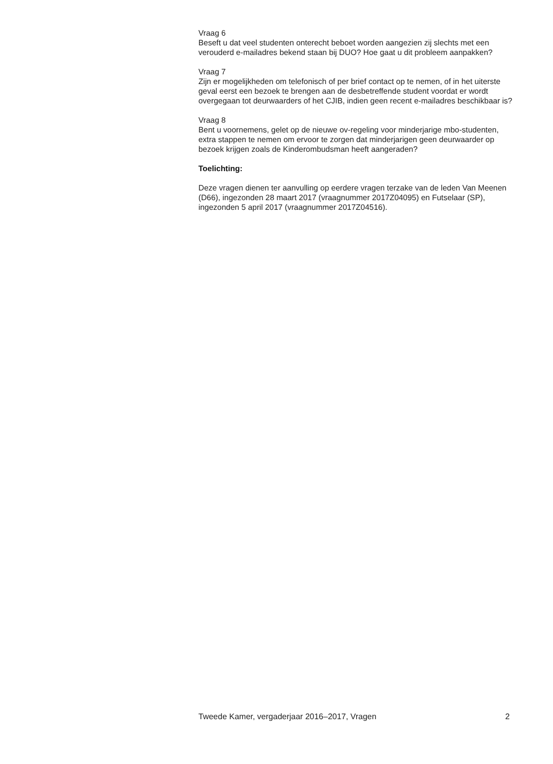Vraag 6
Beseft u dat veel studenten onterecht beboet worden aangezien zij slechts met een verouderd e-mailadres bekend staan bij DUO? Hoe gaat u dit probleem aanpakken?
Vraag 7
Zijn er mogelijkheden om telefonisch of per brief contact op te nemen, of in het uiterste geval eerst een bezoek te brengen aan de desbetreffende student voordat er wordt overgegaan tot deurwaarders of het CJIB, indien geen recent e-mailadres beschikbaar is?
Vraag 8
Bent u voornemens, gelet op de nieuwe ov-regeling voor minderjarige mbo-studenten, extra stappen te nemen om ervoor te zorgen dat minderjarigen geen deurwaarder op bezoek krijgen zoals de Kinderombudsman heeft aangeraden?
Toelichting:
Deze vragen dienen ter aanvulling op eerdere vragen terzake van de leden Van Meenen (D66), ingezonden 28 maart 2017 (vraagnummer 2017Z04095) en Futselaar (SP), ingezonden 5 april 2017 (vraagnummer 2017Z04516).
Tweede Kamer, vergaderjaar 2016–2017, Vragen 2